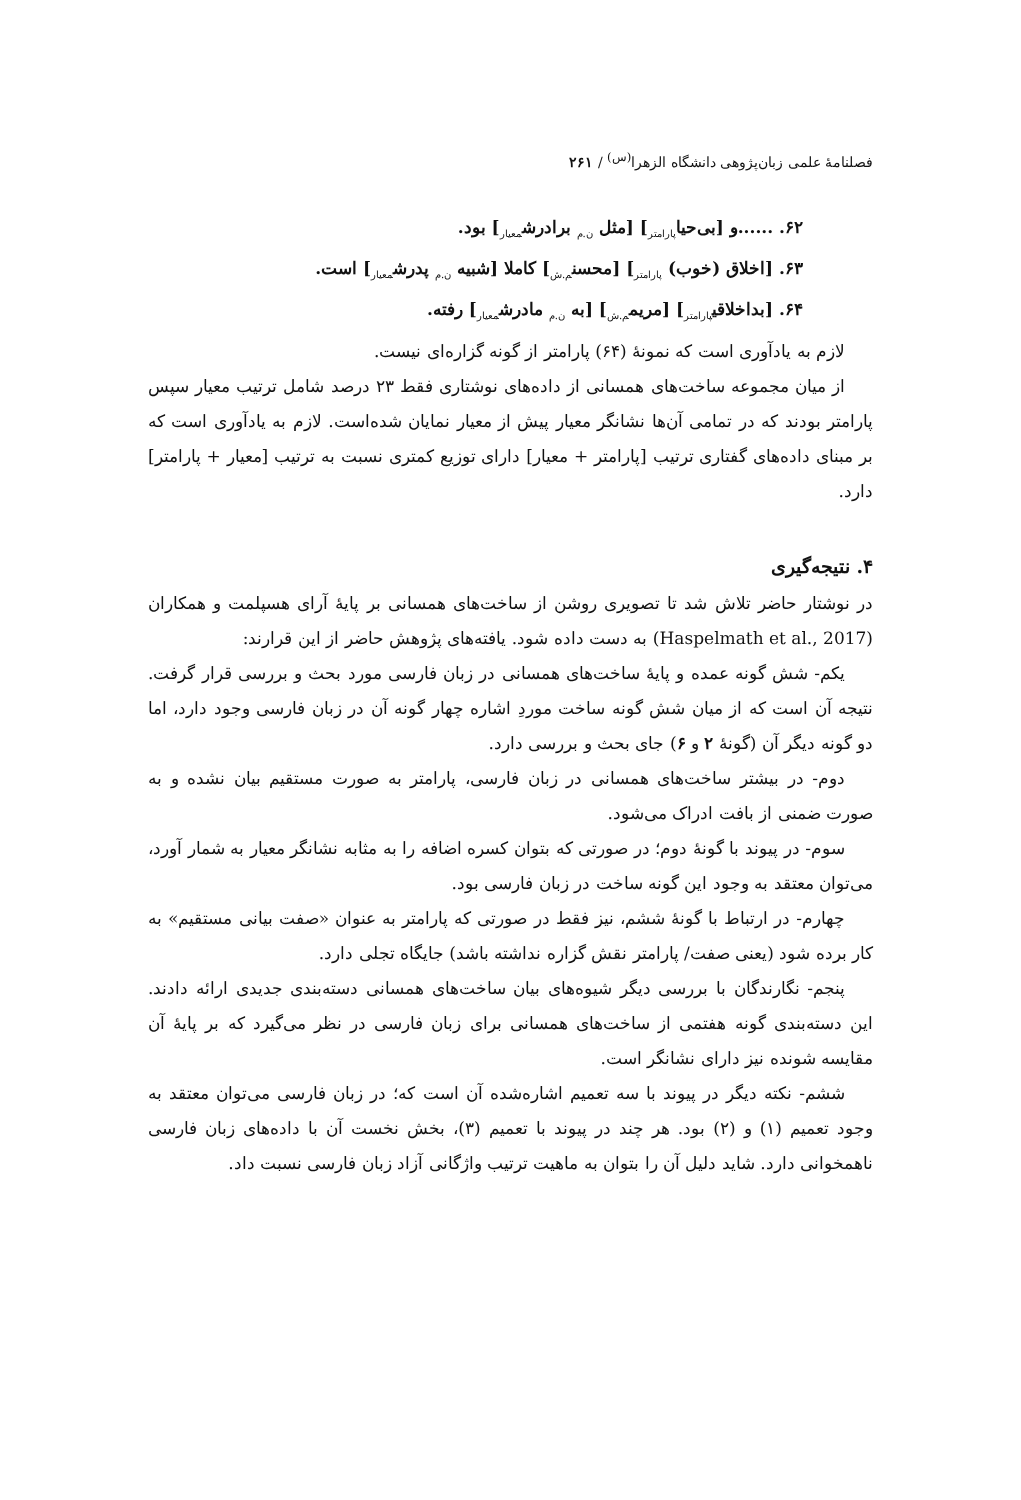فصلنامهٔ علمی زبان‌پژوهی دانشگاه الزهرا<sup>(س)</sup> / ۲۶۱
۶۲. ......و [بی‌حیا<sub>پارامتر</sub>] [مثل <sub>ن.م</sub> برادرش<sub>معیار</sub>] بود.
۶۳. [اخلاق (خوب) <sub>پارامتر</sub>] [محسن<sub>م.ش</sub>] کاملا [شبیه <sub>ن.م</sub> پدرش<sub>معیار</sub>] است.
۶۴. [بداخلاقی<sub>پارامتر</sub>] [مریم<sub>م.ش</sub>] [به <sub>ن.م</sub> مادرش<sub>معیار</sub>] رفته.
لازم به یادآوری است که نمونهٔ (۶۴) پارامتر از گونه گزاره‌ای نیست.
از میان مجموعه ساخت‌های همسانی از داده‌های نوشتاری فقط ۲۳ درصد شامل ترتیب معیار سپس پارامتر بودند که در تمامی آن‌ها نشانگر معیار پیش از معیار نمایان شده‌است. لازم به یادآوری است که بر مبنای داده‌های گفتاری ترتیب [پارامتر + معیار] دارای توزیع کمتری نسبت به ترتیب [معیار + پارامتر] دارد.
۴. نتیجه‌گیری
در نوشتار حاضر تلاش شد تا تصویری روشن از ساخت‌های همسانی بر پایهٔ آرای هسپلمت و همکاران (Haspelmath et al., 2017) به دست داده شود. یافته‌های پژوهش حاضر از این قرارند:
یکم- شش گونه عمده و پایهٔ ساخت‌های همسانی در زبان فارسی مورد بحث و بررسی قرار گرفت. نتیجه آن است که از میان شش گونه ساخت موردِ اشاره چهار گونه آن در زبان فارسی وجود دارد، اما دو گونه دیگر آن (گونهٔ ۲ و ۶) جای بحث و بررسی دارد.
دوم- در بیشتر ساخت‌های همسانی در زبان فارسی، پارامتر به صورت مستقیم بیان نشده و به صورت ضمنی از بافت ادراک می‌شود.
سوم- در پیوند با گونهٔ دوم؛ در صورتی که بتوان کسره اضافه را به مثابه نشانگر معیار به شمار آورد، می‌توان معتقد به وجود این گونه ساخت در زبان فارسی بود.
چهارم- در ارتباط با گونهٔ ششم، نیز فقط در صورتی که پارامتر به عنوان «صفت بیانی مستقیم» به کار برده شود (یعنی صفت/ پارامتر نقش گزاره نداشته باشد) جایگاه تجلی دارد.
پنجم- نگارندگان با بررسی دیگر شیوه‌های بیان ساخت‌های همسانی دسته‌بندی جدیدی ارائه دادند. این دسته‌بندی گونه هفتمی از ساخت‌های همسانی برای زبان فارسی در نظر می‌گیرد که بر پایهٔ آن مقایسه شونده نیز دارای نشانگر است.
ششم- نکته دیگر در پیوند با سه تعمیم اشاره‌شده آن است که؛ در زبان فارسی می‌توان معتقد به وجود تعمیم (۱) و (۲) بود. هر چند در پیوند با تعمیم (۳)، بخش نخست آن با داده‌های زبان فارسی ناهمخوانی دارد. شاید دلیل آن را بتوان به ماهیت ترتیب واژگانی آزاد زبان فارسی نسبت داد.